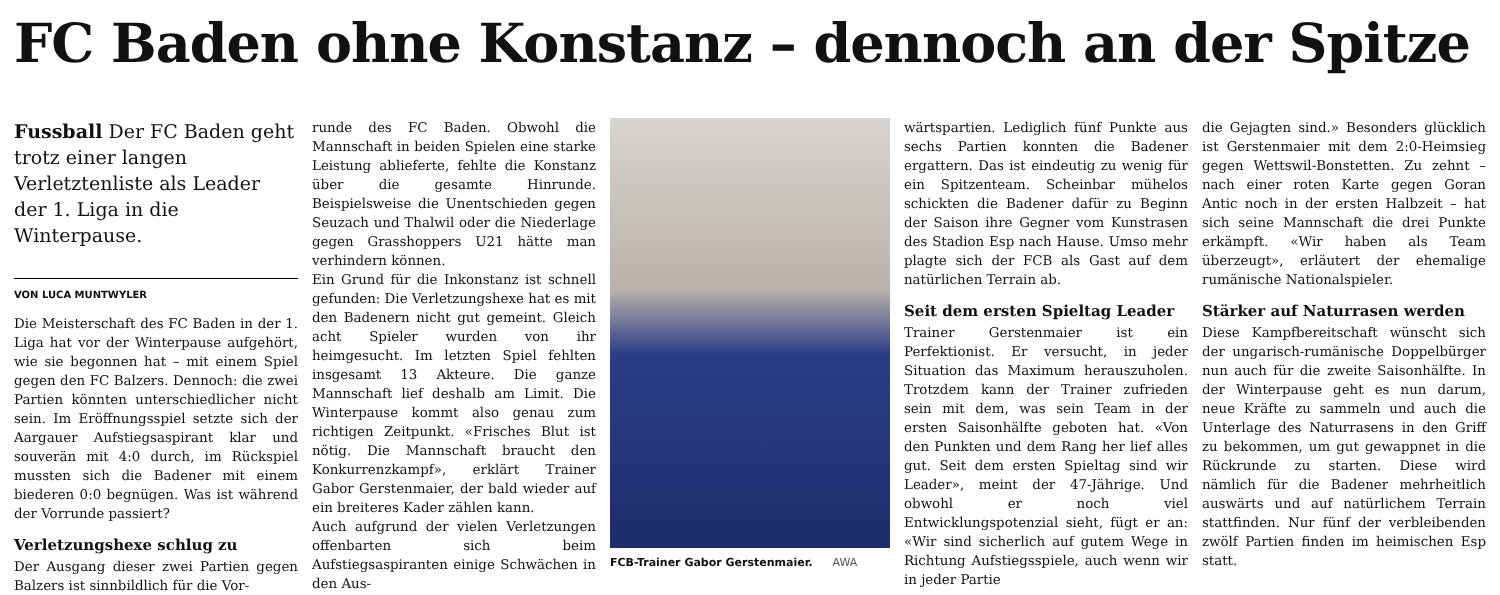FC Baden ohne Konstanz – dennoch an der Spitze
Fussball Der FC Baden geht trotz einer langen Verletztenliste als Leader der 1. Liga in die Winterpause.
VON LUCA MUNTWYLER
Die Meisterschaft des FC Baden in der 1. Liga hat vor der Winterpause aufgehört, wie sie begonnen hat – mit einem Spiel gegen den FC Balzers. Dennoch: die zwei Partien könnten unterschiedlicher nicht sein. Im Eröffnungsspiel setzte sich der Aargauer Aufstiegsaspirant klar und souverän mit 4:0 durch, im Rückspiel mussten sich die Badener mit einem biederen 0:0 begnügen. Was ist während der Vorrunde passiert?
Verletzungshexe schlug zu
Der Ausgang dieser zwei Partien gegen Balzers ist sinnbildlich für die Vor-
runde des FC Baden. Obwohl die Mannschaft in beiden Spielen eine starke Leistung ablieferte, fehlte die Konstanz über die gesamte Hinrunde. Beispielsweise die Unentschieden gegen Seuzach und Thalwil oder die Niederlage gegen Grasshoppers U21 hätte man verhindern können.
Ein Grund für die Inkonstanz ist schnell gefunden: Die Verletzungshexe hat es mit den Badenern nicht gut gemeint. Gleich acht Spieler wurden von ihr heimgesucht. Im letzten Spiel fehlten insgesamt 13 Akteure. Die ganze Mannschaft lief deshalb am Limit. Die Winterpause kommt also genau zum richtigen Zeitpunkt. «Frisches Blut ist nötig. Die Mannschaft braucht den Konkurrenzkampf», erklärt Trainer Gabor Gerstenmaier, der bald wieder auf ein breiteres Kader zählen kann.
Auch aufgrund der vielen Verletzungen offenbarten sich beim Aufstiegsaspiranten einige Schwächen in den Aus-
FCB-Trainer Gabor Gerstenmaier. AWA
wärtspartien. Lediglich fünf Punkte aus sechs Partien konnten die Badener ergattern. Das ist eindeutig zu wenig für ein Spitzenteam. Scheinbar mühelos schickten die Badener dafür zu Beginn der Saison ihre Gegner vom Kunstrasen des Stadion Esp nach Hause. Umso mehr plagte sich der FCB als Gast auf dem natürlichen Terrain ab.
Seit dem ersten Spieltag Leader
Trainer Gerstenmaier ist ein Perfektionist. Er versucht, in jeder Situation das Maximum herauszuholen. Trotzdem kann der Trainer zufrieden sein mit dem, was sein Team in der ersten Saisonhälfte geboten hat. «Von den Punkten und dem Rang her lief alles gut. Seit dem ersten Spieltag sind wir Leader», meint der 47-Jährige. Und obwohl er noch viel Entwicklungspotenzial sieht, fügt er an: «Wir sind sicherlich auf gutem Wege in Richtung Aufstiegsspiele, auch wenn wir in jeder Partie
die Gejagten sind.» Besonders glücklich ist Gerstenmaier mit dem 2:0-Heimsieg gegen Wettswil-Bonstetten. Zu zehnt – nach einer roten Karte gegen Goran Antic noch in der ersten Halbzeit – hat sich seine Mannschaft die drei Punkte erkämpft. «Wir haben als Team überzeugt», erläutert der ehemalige rumänische Nationalspieler.
Stärker auf Naturrasen werden
Diese Kampfbereitschaft wünscht sich der ungarisch-rumänische Doppelbürger nun auch für die zweite Saisonhälfte. In der Winterpause geht es nun darum, neue Kräfte zu sammeln und auch die Unterlage des Naturrasens in den Griff zu bekommen, um gut gewappnet in die Rückrunde zu starten. Diese wird nämlich für die Badener mehrheitlich auswärts und auf natürlichem Terrain stattfinden. Nur fünf der verbleibenden zwölf Partien finden im heimischen Esp statt.